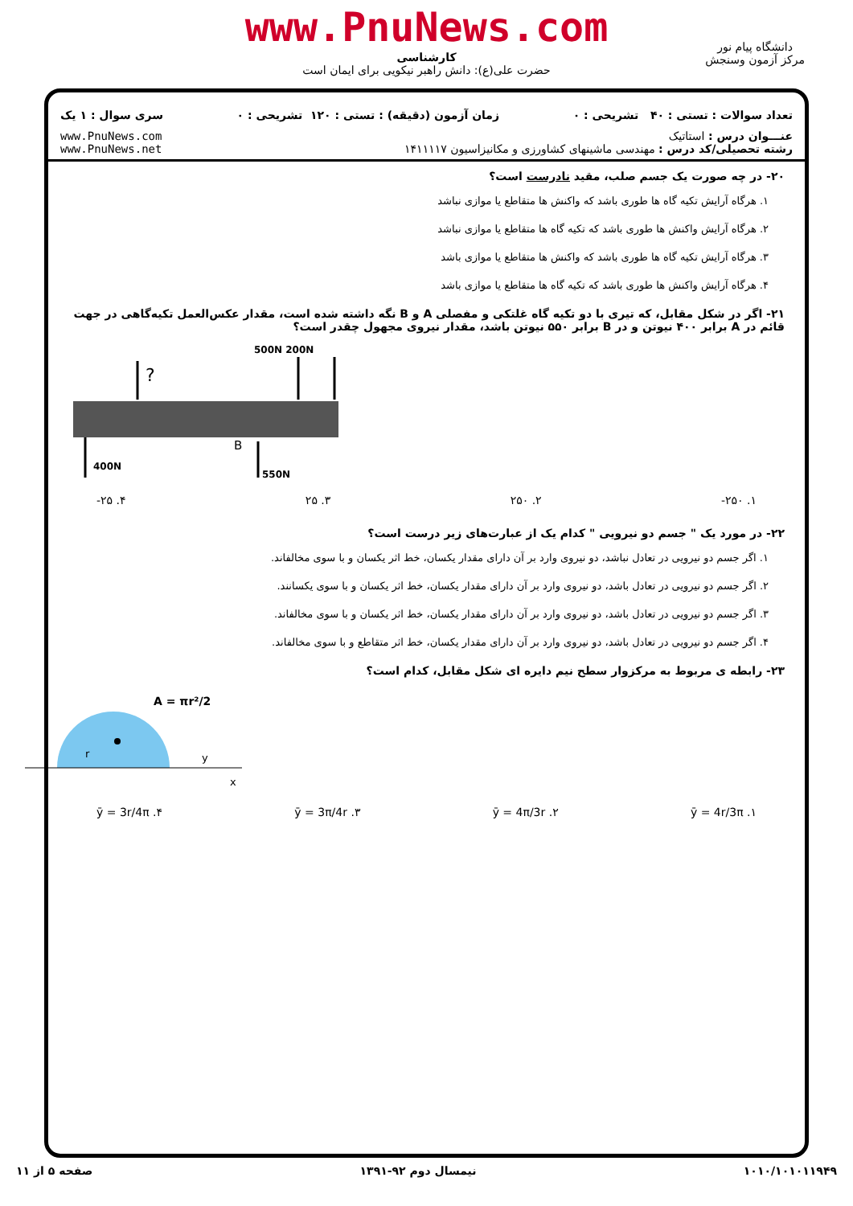www.PnuNews.com
کارشناسی
حضرت علی(ع): دانش راهبر نیکویی برای ایمان است
دانشگاه پیام نور
مرکز آزمون وسنجش
تعداد سوالات : تستی : ۴۰ تشریحی : ۰ زمان آزمون (دقیقه) : تستی : ۱۲۰ تشریحی : ۰ سری سوال : ۱ یک
عنـــوان درس : استاتیک
رشته تحصیلی/کد درس : مهندسی ماشینهای کشاورزی و مکانیزاسیون ۱۴۱۱۱۱۷
www.PnuNews.com
www.PnuNews.net
۲۰- در چه صورت یک جسم صلب، مقید نادرست است؟
۱. هرگاه آرایش تکیه گاه ها طوری باشد که واکنش ها متقاطع یا موازی نباشد
۲. هرگاه آرایش واکنش ها طوری باشد که تکیه گاه ها متقاطع یا موازی نباشد
۳. هرگاه آرایش تکیه گاه ها طوری باشد که واکنش ها متقاطع یا موازی باشد
۴. هرگاه آرایش واکنش ها طوری باشد که تکیه گاه ها متقاطع یا موازی باشد
۲۱- اگر در شکل مقابل، که تیری با دو تکیه گاه غلتکی و مفصلی A و B نگه داشته شده است، مقدار عکس‌العمل تکیه‌گاهی در جهت قائم در A برابر ۴۰۰ نیوتن و در B برابر ۵۵۰ نیوتن باشد، مقدار نیروی مجهول چقدر است؟
500N 200N
?
B
400N
550N
۱. ‎-۲۵۰ ۲. ۲۵۰ ۳. ۲۵ ۴. ‎-۲۵
۲۲- در مورد یک " جسم دو نیرویی " کدام یک از عبارت‌های زیر درست است؟
۱. اگر جسم دو نیرویی در تعادل نباشد، دو نیروی وارد بر آن دارای مقدار یکسان، خط اثر یکسان و با سوی مخالفاند.
۲. اگر جسم دو نیرویی در تعادل باشد، دو نیروی وارد بر آن دارای مقدار یکسان، خط اثر یکسان و با سوی یکسانند.
۳. اگر جسم دو نیرویی در تعادل باشد، دو نیروی وارد بر آن دارای مقدار یکسان، خط اثر یکسان و با سوی مخالفاند.
۴. اگر جسم دو نیرویی در تعادل باشد، دو نیروی وارد بر آن دارای مقدار یکسان، خط اثر متقاطع و با سوی مخالفاند.
۲۳- رابطه ی مربوط به مرکزوار سطح نیم دایره ای شکل مقابل، کدام است؟
A = πr²/2
y
x
r
۱. ȳ = 4r/3π ۲. ȳ = 4π/3r ۳. ȳ = 3π/4r ۴. ȳ = 3r/4π
۱۰۱۰/۱۰۱۰۱۱۹۴۹ نیمسال دوم ۹۲-۱۳۹۱ صفحه ۵ از ۱۱